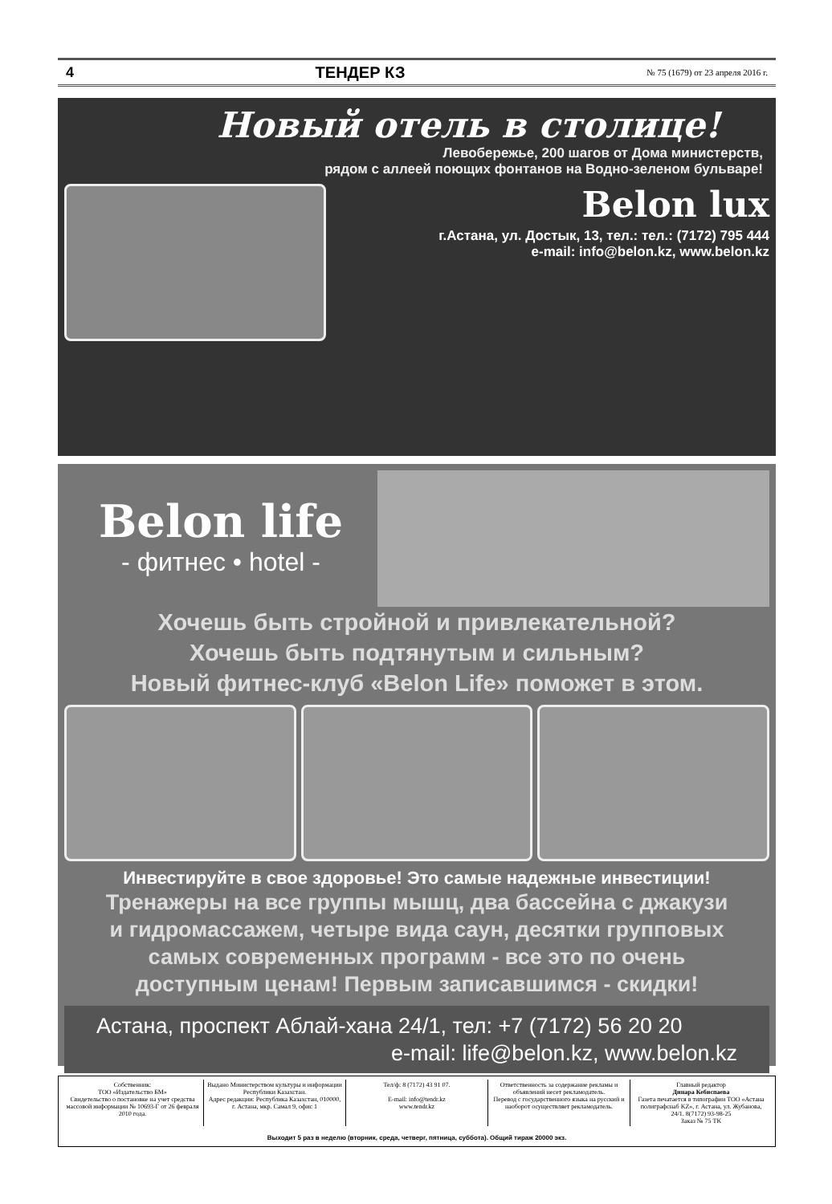4 ТЕНДЕР КЗ № 75 (1679) от 23 апреля 2016 г.
Новый отель в столице!
Левобережье, 200 шагов от Дома министерств,
рядом с аллеей поющих фонтанов на Водно-зеленом бульваре!
Belon lux
г.Астана, ул. Достык, 13, тел.: тел.: (7172) 795 444
e-mail: info@belon.kz, www.belon.kz
Belon life
- фитнес • hotel -
Хочешь быть стройной и привлекательной?
Хочешь быть подтянутым и сильным?
Новый фитнес-клуб «Belon Life» поможет в этом.
Инвестируйте в свое здоровье! Это самые надежные инвестиции!
Тренажеры на все группы мышц, два бассейна с джакузи
и гидромассажем, четыре вида саун, десятки групповых
самых современных программ - все это по очень
доступным ценам! Первым записавшимся - скидки!
Астана, проспект Аблай-хана 24/1, тел: +7 (7172) 56 20 20
e-mail: life@belon.kz, www.belon.kz
Собственник:
ТОО «Издательство БМ»
Свидетельство о постановке на учет средства массовой информации № 10693-Г от 26 февраля 2010 года.
Выдано Министерством культуры и информации Республики Казахстан.
Адрес редакции: Республика Казахстан, 010000, г. Астана, мкр. Самал 9, офис 1
Тел/ф: 8 (7172) 43 91 07.
E-mail: info@tendr.kz
www.tendr.kz
Ответственность за содержание рекламы и объявлений несет рекламодатель.
Перевод с государственного языка на русский и наоборот осуществляет рекламодатель.
Главный редактор
Динара Кебиспаева
Газета печатается в типографии ТОО «Астана полиграфснаб KZ», г. Астана, ул. Жубанова, 24/1. 8(7172) 93-98-25
Заказ № 75 TK
Выходит 5 раз в неделю (вторник, среда, четверг, пятница, суббота). Общий тираж 20000 экз.